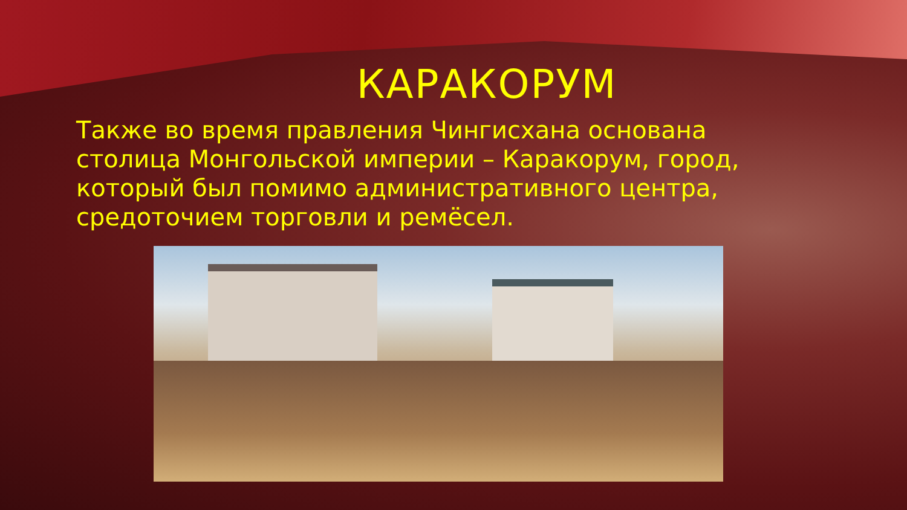КАРАКОРУМ
Также во время правления Чингисхана основана столица Монгольской империи – Каракорум, город, который был помимо административного центра, средоточием торговли и ремёсел.